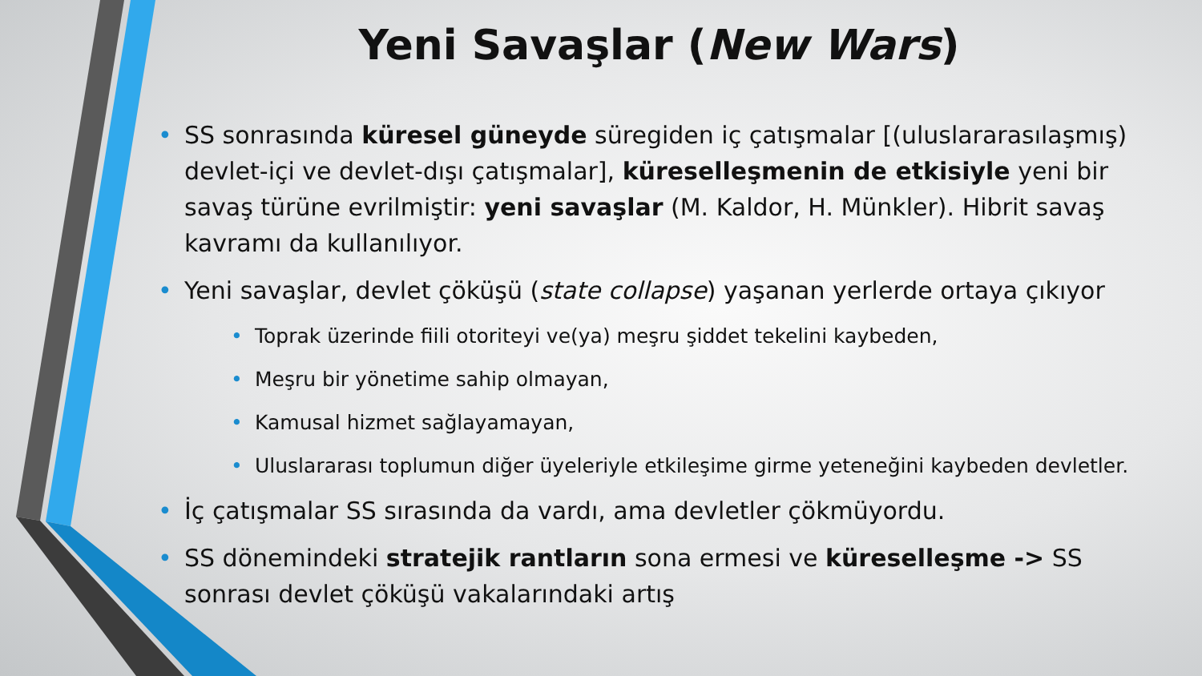Yeni Savaşlar (New Wars)
• SS sonrasında küresel güneyde süregiden iç çatışmalar [(uluslararasılaşmış) devlet-içi ve devlet-dışı çatışmalar], küreselleşmenin de etkisiyle yeni bir savaş türüne evrilmiştir: yeni savaşlar (M. Kaldor, H. Münkler). Hibrit savaş kavramı da kullanılıyor.
• Yeni savaşlar, devlet çöküşü (state collapse) yaşanan yerlerde ortaya çıkıyor
• Toprak üzerinde fiili otoriteyi ve(ya) meşru şiddet tekelini kaybeden,
• Meşru bir yönetime sahip olmayan,
• Kamusal hizmet sağlayamayan,
• Uluslararası toplumun diğer üyeleriyle etkileşime girme yeteneğini kaybeden devletler.
• İç çatışmalar SS sırasında da vardı, ama devletler çökmüyordu.
• SS dönemindeki stratejik rantların sona ermesi ve küreselleşme -> SS sonrası devlet çöküşü vakalarındaki artış